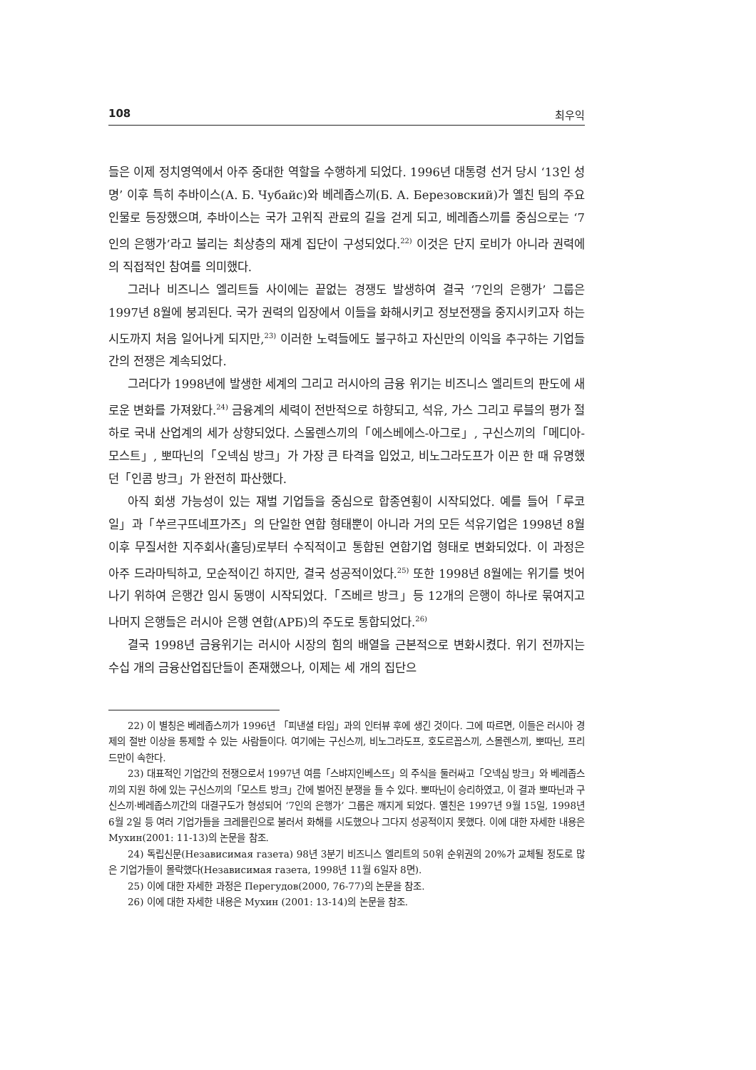108 최우익
들은 이제 정치영역에서 아주 중대한 역할을 수행하게 되었다. 1996년 대통령 선거 당시 ‘13인 성명’ 이후 특히 추바이스(А. Б. Чубайс)와 베레좁스끼(Б. А. Березовский)가 옐친 팀의 주요 인물로 등장했으며, 추바이스는 국가 고위직 관료의 길을 걷게 되고, 베레좁스끼를 중심으로는 ‘7인의 은행가’라고 불리는 최상층의 재계 집단이 구성되었다.<sup>22)</sup> 이것은 단지 로비가 아니라 권력에의 직접적인 참여를 의미했다.
그러나 비즈니스 엘리트들 사이에는 끝없는 경쟁도 발생하여 결국 ‘7인의 은행가’ 그룹은 1997년 8월에 붕괴된다. 국가 권력의 입장에서 이들을 화해시키고 정보전쟁을 중지시키고자 하는 시도까지 처음 일어나게 되지만,<sup>23)</sup> 이러한 노력들에도 불구하고 자신만의 이익을 추구하는 기업들간의 전쟁은 계속되었다.
그러다가 1998년에 발생한 세계의 그리고 러시아의 금융 위기는 비즈니스 엘리트의 판도에 새로운 변화를 가져왔다.<sup>24)</sup> 금융계의 세력이 전반적으로 하향되고, 석유, 가스 그리고 루블의 평가 절하로 국내 산업계의 세가 상향되었다. 스몰렌스끼의「에스베에스-아그로」, 구신스끼의「메디아-모스트」, 뽀따닌의「오넥심 방크」가 가장 큰 타격을 입었고, 비노그라도프가 이끈 한 때 유명했던「인콤 방크」가 완전히 파산했다.
아직 회생 가능성이 있는 재벌 기업들을 중심으로 합종연횡이 시작되었다. 예를 들어「루코일」과「쑤르구뜨네프가즈」의 단일한 연합 형태뿐이 아니라 거의 모든 석유기업은 1998년 8월 이후 무질서한 지주회사(홀딩)로부터 수직적이고 통합된 연합기업 형태로 변화되었다. 이 과정은 아주 드라마틱하고, 모순적이긴 하지만, 결국 성공적이었다.<sup>25)</sup> 또한 1998년 8월에는 위기를 벗어나기 위하여 은행간 임시 동맹이 시작되었다.「즈베르 방크」등 12개의 은행이 하나로 묶여지고 나머지 은행들은 러시아 은행 연합(АРБ)의 주도로 통합되었다.<sup>26)</sup>
결국 1998년 금융위기는 러시아 시장의 힘의 배열을 근본적으로 변화시켰다. 위기 전까지는 수십 개의 금융산업집단들이 존재했으나, 이제는 세 개의 집단으
22) 이 별칭은 베레좁스끼가 1996년 「피낸셜 타임」과의 인터뷰 후에 생긴 것이다. 그에 따르면, 이들은 러시아 경제의 절반 이상을 통제할 수 있는 사람들이다. 여기에는 구신스끼, 비노그라도프, 호도르꼽스끼, 스몰렌스끼, 뽀따닌, 프리드만이 속한다.
23) 대표적인 기업간의 전쟁으로서 1997년 여름「스뱌지인베스뜨」의 주식을 둘러싸고「오넥심 방크」와 베레좁스끼의 지원 하에 있는 구신스끼의「모스트 방크」간에 벌어진 분쟁을 들 수 있다. 뽀따닌이 승리하였고, 이 결과 뽀따닌과 구신스끼·베레좁스끼간의 대결구도가 형성되어 ‘7인의 은행가’ 그룹은 깨지게 되었다. 옐친은 1997년 9월 15일, 1998년 6월 2일 등 여러 기업가들을 크레믈린으로 불러서 화해를 시도했으나 그다지 성공적이지 못했다. 이에 대한 자세한 내용은 Мухин(2001: 11-13)의 논문을 참조.
24) 독립신문(Независимая газета) 98년 3분기 비즈니스 엘리트의 50위 순위권의 20%가 교체될 정도로 많은 기업가들이 몰락했다(Независимая газета, 1998년 11월 6일자 8면).
25) 이에 대한 자세한 과정은 Перегудов(2000, 76-77)의 논문을 참조.
26) 이에 대한 자세한 내용은 Мухин (2001: 13-14)의 논문을 참조.